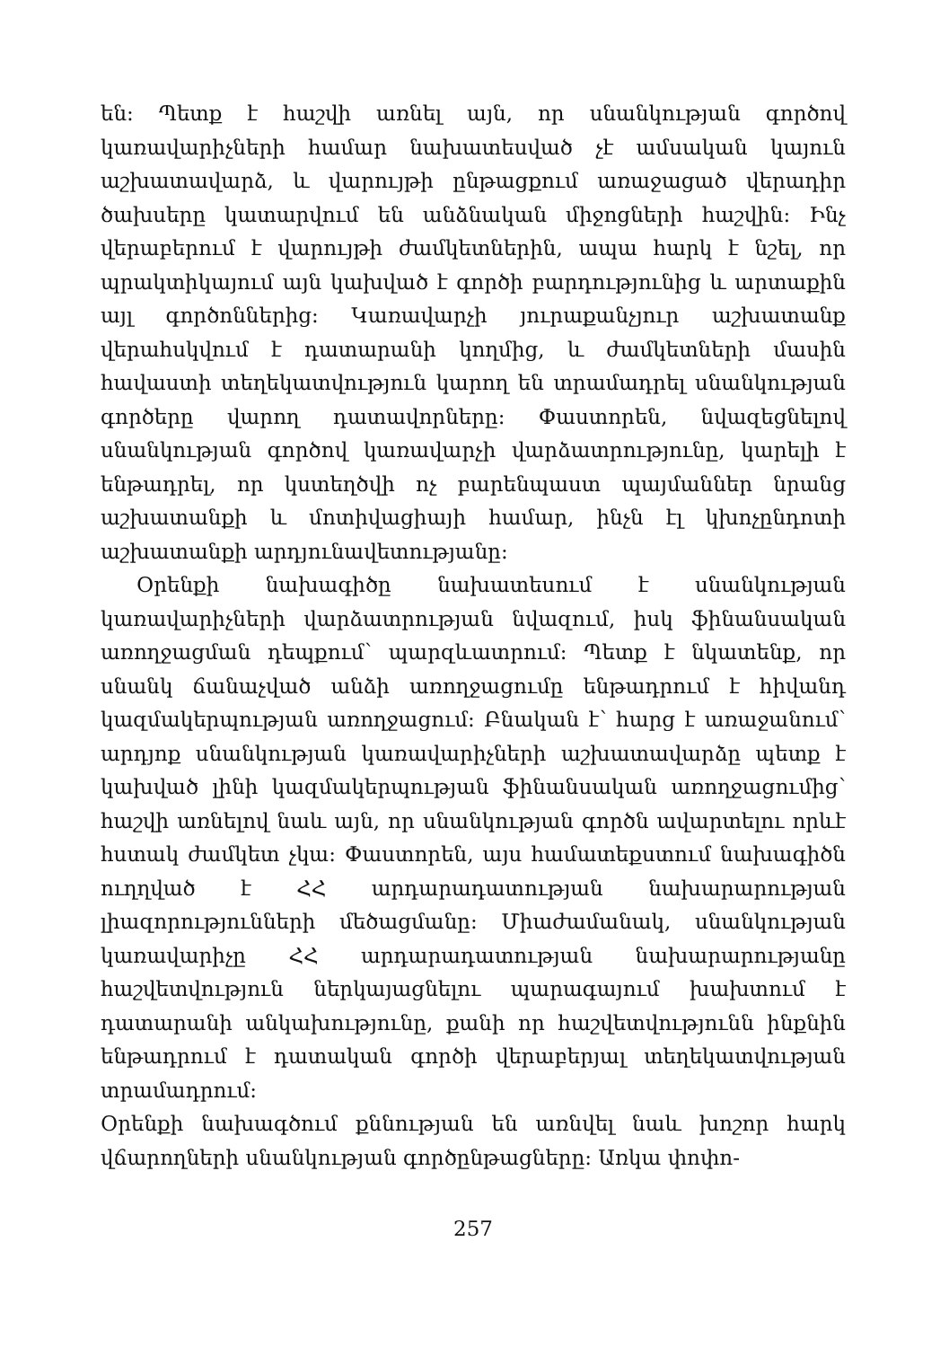են: Պետք է հաշվի առնել այն, որ սնանկության գործով կառավարիչների համար նախատեսված չէ ամսական կայուն աշխատավարձ, և վարույթի ընթացքում առաջացած վերադիր ծախսերը կատարվում են անձնական միջոցների հաշվին: Ինչ վերաբերում է վարույթի ժամկետներին, ապա հարկ է նշել, որ պրակտիկայում այն կախված է գործի բարդությունից և արտաքին այլ գործոններից: Կառավարչի յուրաքանչյուր աշխատանք վերահսկվում է դատարանի կողմից, և ժամկետների մասին հավաստի տեղեկատվություն կարող են տրամադրել սնանկության գործերը վարող դատավորները: Փաստորեն, նվազեցնելով սնանկության գործով կառավարչի վարձատրությունը, կարելի է ենթադրել, որ կստեղծվի ոչ բարենպաստ պայմաններ նրանց աշխատանքի և մոտիվացիայի համար, ինչն էլ կխոչընդոտի աշխատանքի արդյունավետությանը:
Օրենքի նախագիծը նախատեսում է սնանկության կառավարիչների վարձատրության նվազում, իսկ ֆինանսական առողջացման դեպքում՝ պարզևատրում: Պետք է նկատենք, որ սնանկ ճանաչված անձի առողջացումը ենթադրում է հիվանդ կազմակերպության առողջացում: Բնական է՝ հարց է առաջանում՝ արդյոք սնանկության կառավարիչների աշխատավարձը պետք է կախված լինի կազմակերպության ֆինանսական առողջացումից՝ հաշվի առնելով նաև այն, որ սնանկության գործն ավարտելու որևէ հստակ ժամկետ չկա: Փաստորեն, այս համատեքստում նախագիծն ուղղված է ՀՀ արդարադատության նախարարության լիազորությունների մեծացմանը: Միաժամանակ, սնանկության կառավարիչը ՀՀ արդարադատության նախարարությանը հաշվետվություն ներկայացնելու պարագայում խախտում է դատարանի անկախությունը, քանի որ հաշվետվությունն ինքնին ենթադրում է դատական գործի վերաբերյալ տեղեկատվության տրամադրում:
Օրենքի նախագծում քննության են առնվել նաև խոշոր հարկ վճարողների սնանկության գործընթացները: Առկա փոփո-
257